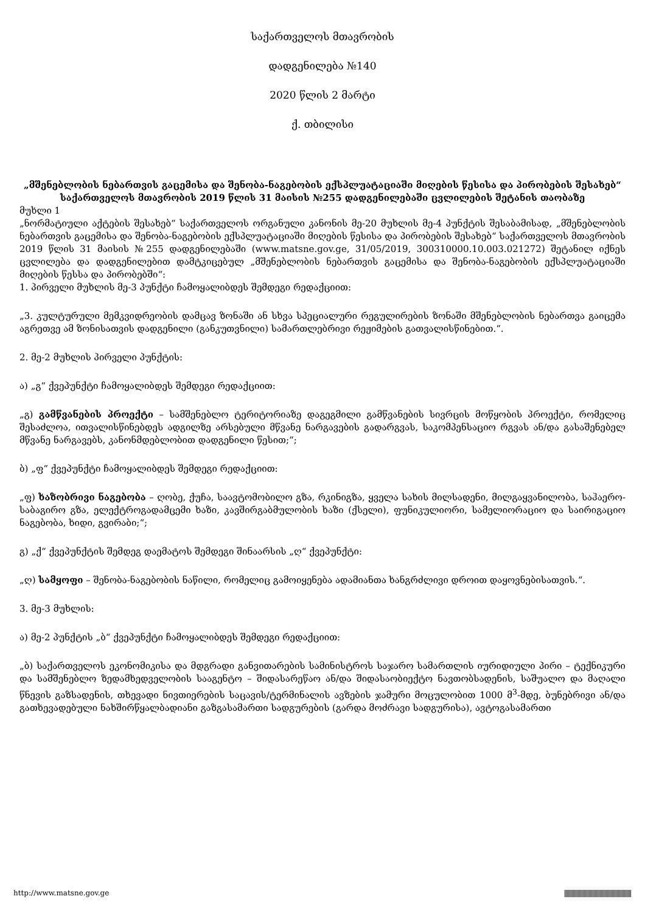საქართველოს მთავრობის
დადგენილება №140
2020 წლის 2 მარტი
ქ. თბილისი
„მშენებლობის ნებართვის გაცემისა და შენობა-ნაგებობის ექსპლუატაციაში მიღების წესისა და პირობების შესახებ“ საქართველოს მთავრობის 2019 წლის 31 მაისის №255 დადგენილებაში ცვლილების შეტანის თაობაზე
მუხლი 1
„ნორმატიული აქტების შესახებ“ საქართველოს ორგანული კანონის მე-20 მუხლის მე-4 პუნქტის შესაბამისად, „მშენებლობის ნებართვის გაცემისა და შენობა-ნაგებობის ექსპლუატაციაში მიღების წესისა და პირობების შესახებ“ საქართველოს მთავრობის 2019 წლის 31 მაისის №255 დადგენილებაში (www.matsne.gov.ge, 31/05/2019, 300310000.10.003.021272) შეტანილ იქნეს ცვლილება და დადგენილებით დამტკიცებულ „მშენებლობის ნებართვის გაცემისა და შენობა-ნაგებობის ექსპლუატაციაში მიღების წესსა და პირობებში“:
1. პირველი მუხლის მე-3 პუნქტი ჩამოყალიბდეს შემდეგი რედაქციით:
„3. კულტურული მემკვიდრეობის დამცავ ზონაში ან სხვა სპეციალური რეგულირების ზონაში მშენებლობის ნებართვა გაიცემა აგრეთვე ამ ზონისათვის დადგენილი (განკუთვნილი) სამართლებრივი რეჟიმების გათვალისწინებით.“.
2. მე-2 მუხლის პირველი პუნქტის:
ა) „გ“ ქვეპუნქტი ჩამოყალიბდეს შემდეგი რედაქციით:
„გ) გამწვანების პროექტი – სამშენებლო ტერიტორიაზე დაგეგმილი გამწვანების სივრცის მოწყობის პროექტი, რომელიც შესაძლოა, ითვალისწინებდეს ადგილზე არსებული მწვანე ნარგავების გადარგვას, საკომპენსაციო რგვას ან/და გასაშენებელ მწვანე ნარგავებს, კანონმდებლობით დადგენილი წესით;“;
ბ) „ფ“ ქვეპუნქტი ჩამოყალიბდეს შემდეგი რედაქციით:
„ფ) ხაზობრივი ნაგებობა – ღობე, ქუჩა, საავტომობილო გზა, რკინიგზა, ყველა სახის მილსადენი, მილგაყვანილობა, საჰაერო-საბაგირო გზა, ელექტროგადამცემი ხაზი, კავშირგაბმულობის ხაზი (ქსელი), ფუნიკულიორი, სამელიორაციო და საირიგაციო ნაგებობა, ხიდი, გვირაბი;“;
გ) „ქ“ ქვეპუნქტის შემდეგ დაემატოს შემდეგი შინაარსის „ღ“ ქვეპუნქტი:
„ღ) სამყოფი – შენობა-ნაგებობის ნაწილი, რომელიც გამოიყენება ადამიანთა ხანგრძლივი დროით დაყოვნებისათვის.“.
3. მე-3 მუხლის:
ა) მე-2 პუნქტის „ბ“ ქვეპუნქტი ჩამოყალიბდეს შემდეგი რედაქციით:
„ბ) საქართველოს ეკონომიკისა და მდგრადი განვითარების სამინისტროს საჯარო სამართლის იურიდიული პირი – ტექნიკური და სამშენებლო ზედამხედველობის სააგენტო – შიდასარეწაო ან/და შიდასაობიექტო ნავთობსადენის, საშუალო და მაღალი წნევის გაზსადენის, თხევადი ნივთიერების საცავის/ტერმინალის ავზების ჯამური მოცულობით 1000 მ<sup>3</sup>-მდე, ბუნებრივი ან/და გათხევადებული ნახშირწყალბადიანი გაზგასამართი სადგურების (გარდა მოძრავი სადგურისა), ავტოგასამართი
http://www.matsne.gov.ge